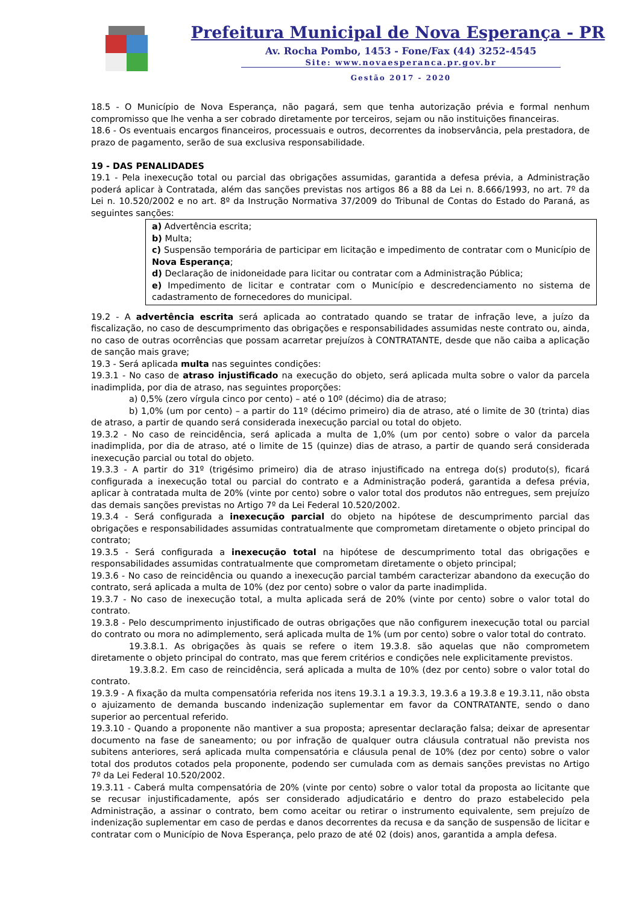Prefeitura Municipal de Nova Esperança - PR
Av. Rocha Pombo, 1453 - Fone/Fax (44) 3252-4545
Site: www.novaesperanca.pr.gov.br
Gestão 2017 - 2020
18.5 - O Município de Nova Esperança, não pagará, sem que tenha autorização prévia e formal nenhum compromisso que lhe venha a ser cobrado diretamente por terceiros, sejam ou não instituições financeiras.
18.6 - Os eventuais encargos financeiros, processuais e outros, decorrentes da inobservância, pela prestadora, de prazo de pagamento, serão de sua exclusiva responsabilidade.
19 - DAS PENALIDADES
19.1 - Pela inexecução total ou parcial das obrigações assumidas, garantida a defesa prévia, a Administração poderá aplicar à Contratada, além das sanções previstas nos artigos 86 a 88 da Lei n. 8.666/1993, no art. 7º da Lei n. 10.520/2002 e no art. 8º da Instrução Normativa 37/2009 do Tribunal de Contas do Estado do Paraná, as seguintes sanções:
a) Advertência escrita;
b) Multa;
c) Suspensão temporária de participar em licitação e impedimento de contratar com o Município de Nova Esperança;
d) Declaração de inidoneidade para licitar ou contratar com a Administração Pública;
e) Impedimento de licitar e contratar com o Município e descredenciamento no sistema de cadastramento de fornecedores do municipal.
19.2 - A advertência escrita será aplicada ao contratado quando se tratar de infração leve, a juízo da fiscalização, no caso de descumprimento das obrigações e responsabilidades assumidas neste contrato ou, ainda, no caso de outras ocorrências que possam acarretar prejuízos à CONTRATANTE, desde que não caiba a aplicação de sanção mais grave;
19.3 - Será aplicada multa nas seguintes condições:
19.3.1 - No caso de atraso injustificado na execução do objeto, será aplicada multa sobre o valor da parcela inadimplida, por dia de atraso, nas seguintes proporções:
a) 0,5% (zero vírgula cinco por cento) – até o 10º (décimo) dia de atraso;
b) 1,0% (um por cento) – a partir do 11º (décimo primeiro) dia de atraso, até o limite de 30 (trinta) dias de atraso, a partir de quando será considerada inexecução parcial ou total do objeto.
19.3.2 - No caso de reincidência, será aplicada a multa de 1,0% (um por cento) sobre o valor da parcela inadimplida, por dia de atraso, até o limite de 15 (quinze) dias de atraso, a partir de quando será considerada inexecução parcial ou total do objeto.
19.3.3 - A partir do 31º (trigésimo primeiro) dia de atraso injustificado na entrega do(s) produto(s), ficará configurada a inexecução total ou parcial do contrato e a Administração poderá, garantida a defesa prévia, aplicar à contratada multa de 20% (vinte por cento) sobre o valor total dos produtos não entregues, sem prejuízo das demais sanções previstas no Artigo 7º da Lei Federal 10.520/2002.
19.3.4 - Será configurada a inexecução parcial do objeto na hipótese de descumprimento parcial das obrigações e responsabilidades assumidas contratualmente que comprometam diretamente o objeto principal do contrato;
19.3.5 - Será configurada a inexecução total na hipótese de descumprimento total das obrigações e responsabilidades assumidas contratualmente que comprometam diretamente o objeto principal;
19.3.6 - No caso de reincidência ou quando a inexecução parcial também caracterizar abandono da execução do contrato, será aplicada a multa de 10% (dez por cento) sobre o valor da parte inadimplida.
19.3.7 - No caso de inexecução total, a multa aplicada será de 20% (vinte por cento) sobre o valor total do contrato.
19.3.8 - Pelo descumprimento injustificado de outras obrigações que não configurem inexecução total ou parcial do contrato ou mora no adimplemento, será aplicada multa de 1% (um por cento) sobre o valor total do contrato.
19.3.8.1. As obrigações às quais se refere o item 19.3.8. são aquelas que não comprometem diretamente o objeto principal do contrato, mas que ferem critérios e condições nele explicitamente previstos.
19.3.8.2. Em caso de reincidência, será aplicada a multa de 10% (dez por cento) sobre o valor total do contrato.
19.3.9 - A fixação da multa compensatória referida nos itens 19.3.1 a 19.3.3, 19.3.6 a 19.3.8 e 19.3.11, não obsta o ajuizamento de demanda buscando indenização suplementar em favor da CONTRATANTE, sendo o dano superior ao percentual referido.
19.3.10 - Quando a proponente não mantiver a sua proposta; apresentar declaração falsa; deixar de apresentar documento na fase de saneamento; ou por infração de qualquer outra cláusula contratual não prevista nos subitens anteriores, será aplicada multa compensatória e cláusula penal de 10% (dez por cento) sobre o valor total dos produtos cotados pela proponente, podendo ser cumulada com as demais sanções previstas no Artigo 7º da Lei Federal 10.520/2002.
19.3.11 - Caberá multa compensatória de 20% (vinte por cento) sobre o valor total da proposta ao licitante que se recusar injustificadamente, após ser considerado adjudicatário e dentro do prazo estabelecido pela Administração, a assinar o contrato, bem como aceitar ou retirar o instrumento equivalente, sem prejuízo de indenização suplementar em caso de perdas e danos decorrentes da recusa e da sanção de suspensão de licitar e contratar com o Município de Nova Esperança, pelo prazo de até 02 (dois) anos, garantida a ampla defesa.